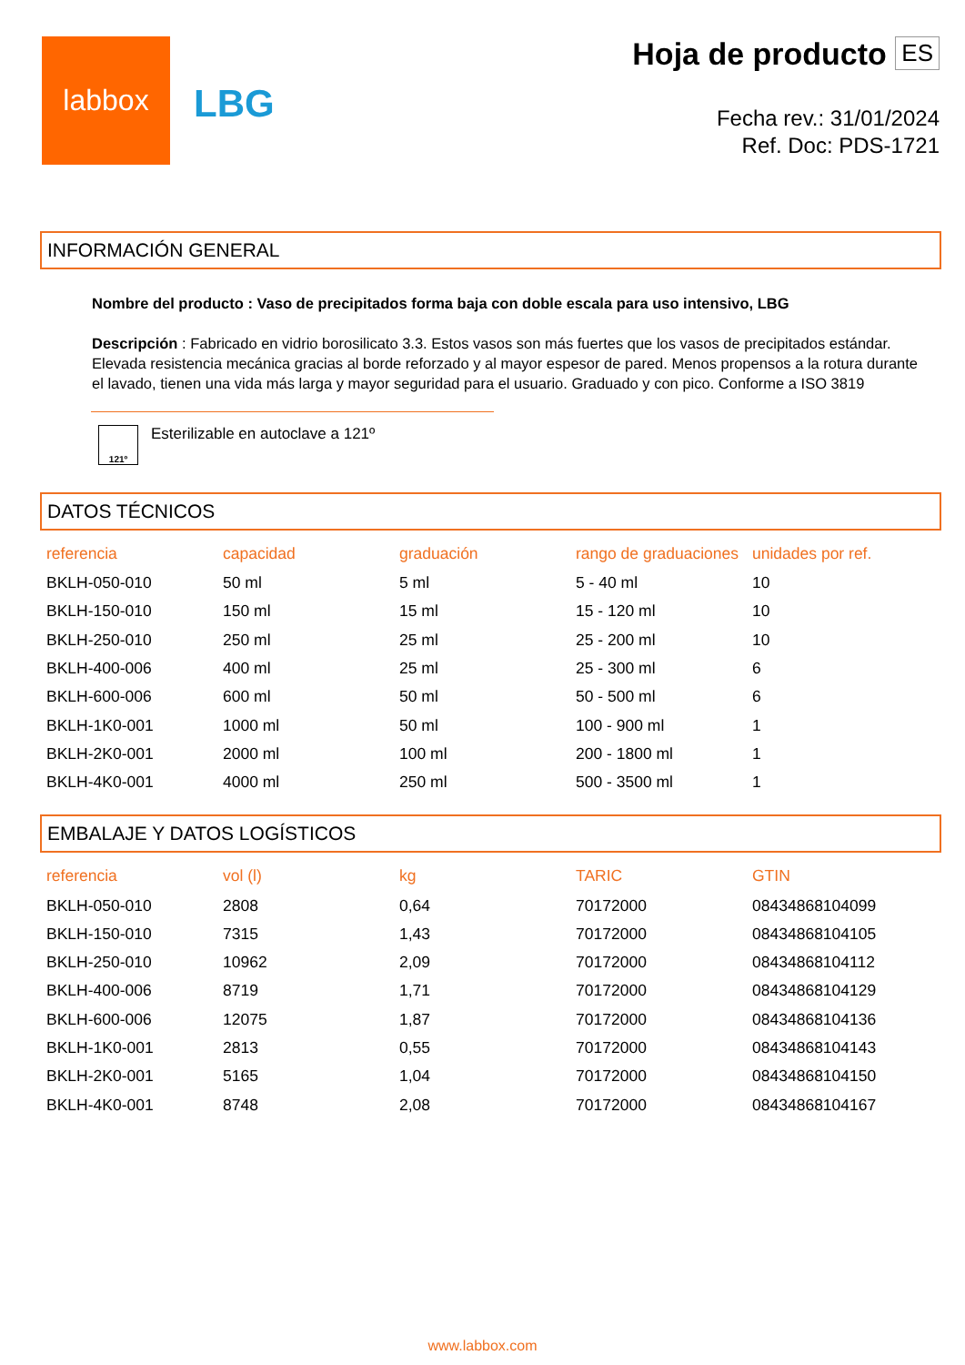labbox
LBG
Hoja de producto ES
Fecha rev.: 31/01/2024
Ref. Doc: PDS-1721
INFORMACIÓN GENERAL
Nombre del producto : Vaso de precipitados forma baja con doble escala para uso intensivo, LBG
Descripción : Fabricado en vidrio borosilicato 3.3. Estos vasos son más fuertes que los vasos de precipitados estándar. Elevada resistencia mecánica gracias al borde reforzado y al mayor espesor de pared. Menos propensos a la rotura durante el lavado, tienen una vida más larga y mayor seguridad para el usuario. Graduado y con pico. Conforme a ISO 3819
121º
Esterilizable en autoclave a 121º
DATOS TÉCNICOS
| referencia | capacidad | graduación | rango de graduaciones | unidades por ref. |
| --- | --- | --- | --- | --- |
| BKLH-050-010 | 50 ml | 5 ml | 5 - 40 ml | 10 |
| BKLH-150-010 | 150 ml | 15 ml | 15 - 120 ml | 10 |
| BKLH-250-010 | 250 ml | 25 ml | 25 - 200 ml | 10 |
| BKLH-400-006 | 400 ml | 25 ml | 25 - 300 ml | 6 |
| BKLH-600-006 | 600 ml | 50 ml | 50 - 500 ml | 6 |
| BKLH-1K0-001 | 1000 ml | 50 ml | 100 - 900 ml | 1 |
| BKLH-2K0-001 | 2000 ml | 100 ml | 200 - 1800 ml | 1 |
| BKLH-4K0-001 | 4000 ml | 250 ml | 500 - 3500 ml | 1 |
EMBALAJE Y DATOS LOGÍSTICOS
| referencia | vol (l) | kg | TARIC | GTIN |
| --- | --- | --- | --- | --- |
| BKLH-050-010 | 2808 | 0,64 | 70172000 | 08434868104099 |
| BKLH-150-010 | 7315 | 1,43 | 70172000 | 08434868104105 |
| BKLH-250-010 | 10962 | 2,09 | 70172000 | 08434868104112 |
| BKLH-400-006 | 8719 | 1,71 | 70172000 | 08434868104129 |
| BKLH-600-006 | 12075 | 1,87 | 70172000 | 08434868104136 |
| BKLH-1K0-001 | 2813 | 0,55 | 70172000 | 08434868104143 |
| BKLH-2K0-001 | 5165 | 1,04 | 70172000 | 08434868104150 |
| BKLH-4K0-001 | 8748 | 2,08 | 70172000 | 08434868104167 |
www.labbox.com